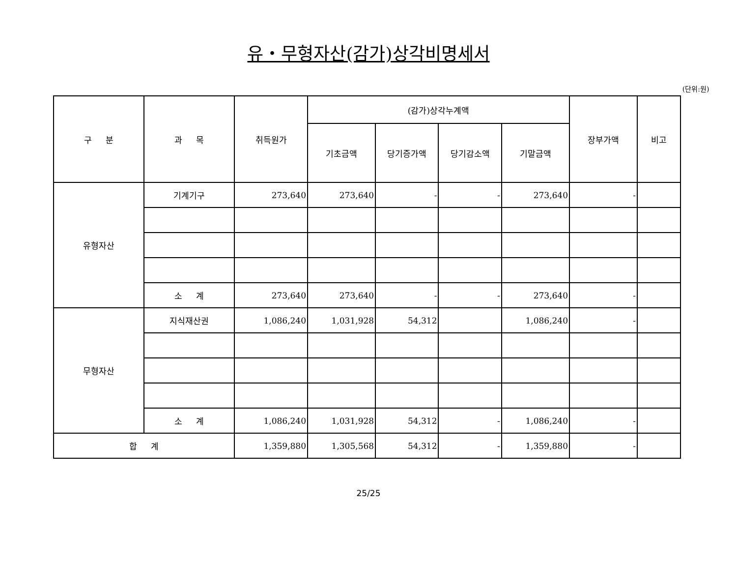유・무형자산(감가)상각비명세서
(단위:원)
| 구 분 | 과 목 | 취득원가 | (감가)상각누계액 | | | | 장부가액 | 비고 |
| --- | --- | --- | --- | --- | --- | --- | --- | --- |
| | | | 기초금액 | 당기증가액 | 당기감소액 | 기말금액 | | |
| 유형자산 | 기계기구 | 273,640 | 273,640 | - | - | 273,640 | - | |
| | 소 계 | 273,640 | 273,640 | - | - | 273,640 | - | |
| 무형자산 | 지식재산권 | 1,086,240 | 1,031,928 | 54,312 | | 1,086,240 | - | |
| | 소 계 | 1,086,240 | 1,031,928 | 54,312 | - | 1,086,240 | - | |
| 합 계 | | 1,359,880 | 1,305,568 | 54,312 | - | 1,359,880 | - | |
25/25